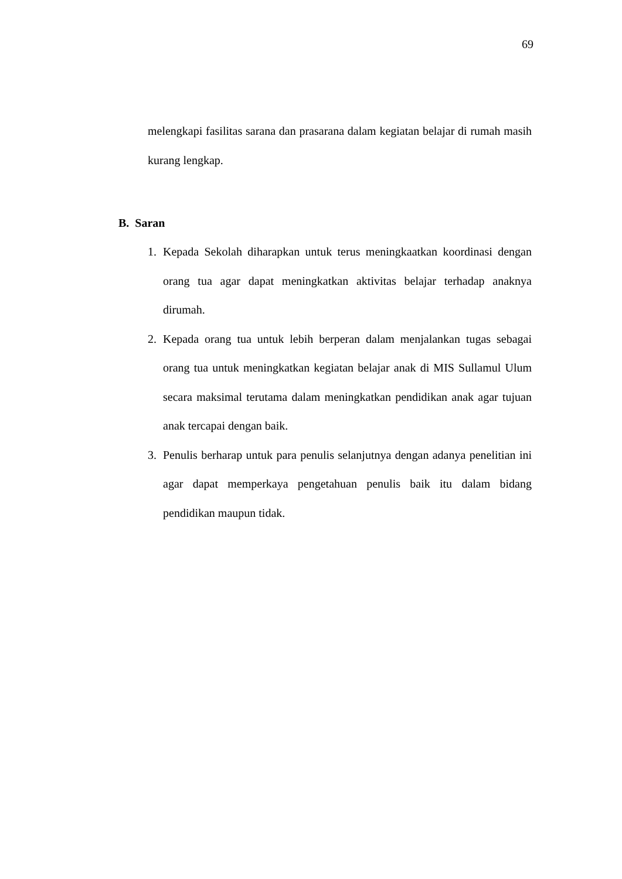69
melengkapi fasilitas sarana dan prasarana dalam kegiatan belajar di rumah masih kurang lengkap.
B. Saran
1. Kepada Sekolah diharapkan untuk terus meningkaatkan koordinasi dengan orang tua agar dapat meningkatkan aktivitas belajar terhadap anaknya dirumah.
2. Kepada orang tua untuk lebih berperan dalam menjalankan tugas sebagai orang tua untuk meningkatkan kegiatan belajar anak di MIS Sullamul Ulum secara maksimal terutama dalam meningkatkan pendidikan anak agar tujuan anak tercapai dengan baik.
3. Penulis berharap untuk para penulis selanjutnya dengan adanya penelitian ini agar dapat memperkaya pengetahuan penulis baik itu dalam bidang pendidikan maupun tidak.